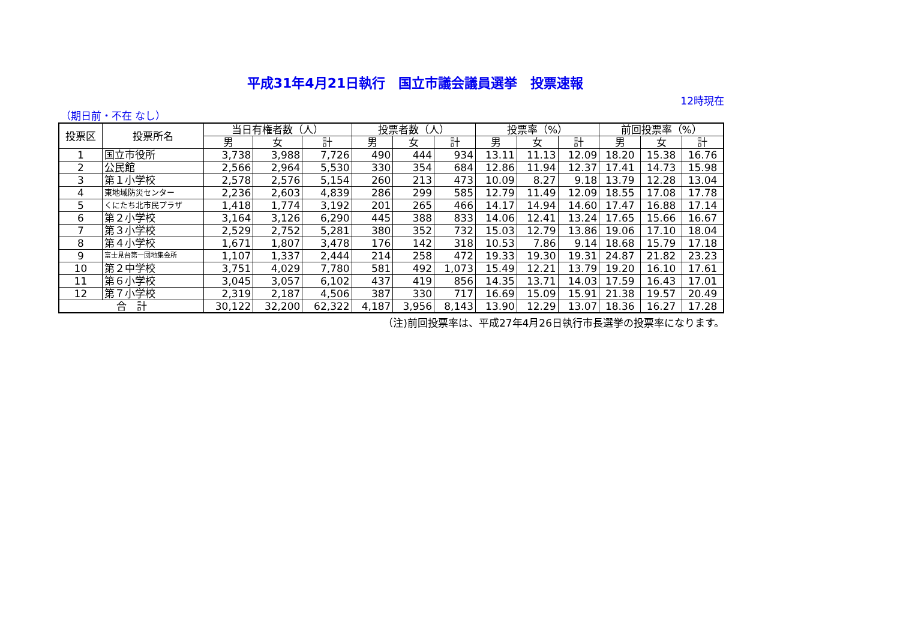平成31年4月21日執行　国立市議会議員選挙　投票速報
12時現在
（期日前・不在 なし）
| 投票区 | 投票所名 | 当日有権者数（人） | | | 投票者数（人） | | | 投票率（%） | | | 前回投票率（%） | | |
| --- | --- | --- | --- | --- | --- | --- | --- | --- | --- | --- | --- | --- | --- |
| | | 男 | 女 | 計 | 男 | 女 | 計 | 男 | 女 | 計 | 男 | 女 | 計 |
| 1 | 国立市役所 | 3,738 | 3,988 | 7,726 | 490 | 444 | 934 | 13.11 | 11.13 | 12.09 | 18.20 | 15.38 | 16.76 |
| 2 | 公民館 | 2,566 | 2,964 | 5,530 | 330 | 354 | 684 | 12.86 | 11.94 | 12.37 | 17.41 | 14.73 | 15.98 |
| 3 | 第１小学校 | 2,578 | 2,576 | 5,154 | 260 | 213 | 473 | 10.09 | 8.27 | 9.18 | 13.79 | 12.28 | 13.04 |
| 4 | 東地域防災センター | 2,236 | 2,603 | 4,839 | 286 | 299 | 585 | 12.79 | 11.49 | 12.09 | 18.55 | 17.08 | 17.78 |
| 5 | くにたち北市民プラザ | 1,418 | 1,774 | 3,192 | 201 | 265 | 466 | 14.17 | 14.94 | 14.60 | 17.47 | 16.88 | 17.14 |
| 6 | 第２小学校 | 3,164 | 3,126 | 6,290 | 445 | 388 | 833 | 14.06 | 12.41 | 13.24 | 17.65 | 15.66 | 16.67 |
| 7 | 第３小学校 | 2,529 | 2,752 | 5,281 | 380 | 352 | 732 | 15.03 | 12.79 | 13.86 | 19.06 | 17.10 | 18.04 |
| 8 | 第４小学校 | 1,671 | 1,807 | 3,478 | 176 | 142 | 318 | 10.53 | 7.86 | 9.14 | 18.68 | 15.79 | 17.18 |
| 9 | 富士見台第一団地集会所 | 1,107 | 1,337 | 2,444 | 214 | 258 | 472 | 19.33 | 19.30 | 19.31 | 24.87 | 21.82 | 23.23 |
| 10 | 第２中学校 | 3,751 | 4,029 | 7,780 | 581 | 492 | 1,073 | 15.49 | 12.21 | 13.79 | 19.20 | 16.10 | 17.61 |
| 11 | 第６小学校 | 3,045 | 3,057 | 6,102 | 437 | 419 | 856 | 14.35 | 13.71 | 14.03 | 17.59 | 16.43 | 17.01 |
| 12 | 第７小学校 | 2,319 | 2,187 | 4,506 | 387 | 330 | 717 | 16.69 | 15.09 | 15.91 | 21.38 | 19.57 | 20.49 |
| 合 計 | | 30,122 | 32,200 | 62,322 | 4,187 | 3,956 | 8,143 | 13.90 | 12.29 | 13.07 | 18.36 | 16.27 | 17.28 |
（注)前回投票率は、平成27年4月26日執行市長選挙の投票率になります。